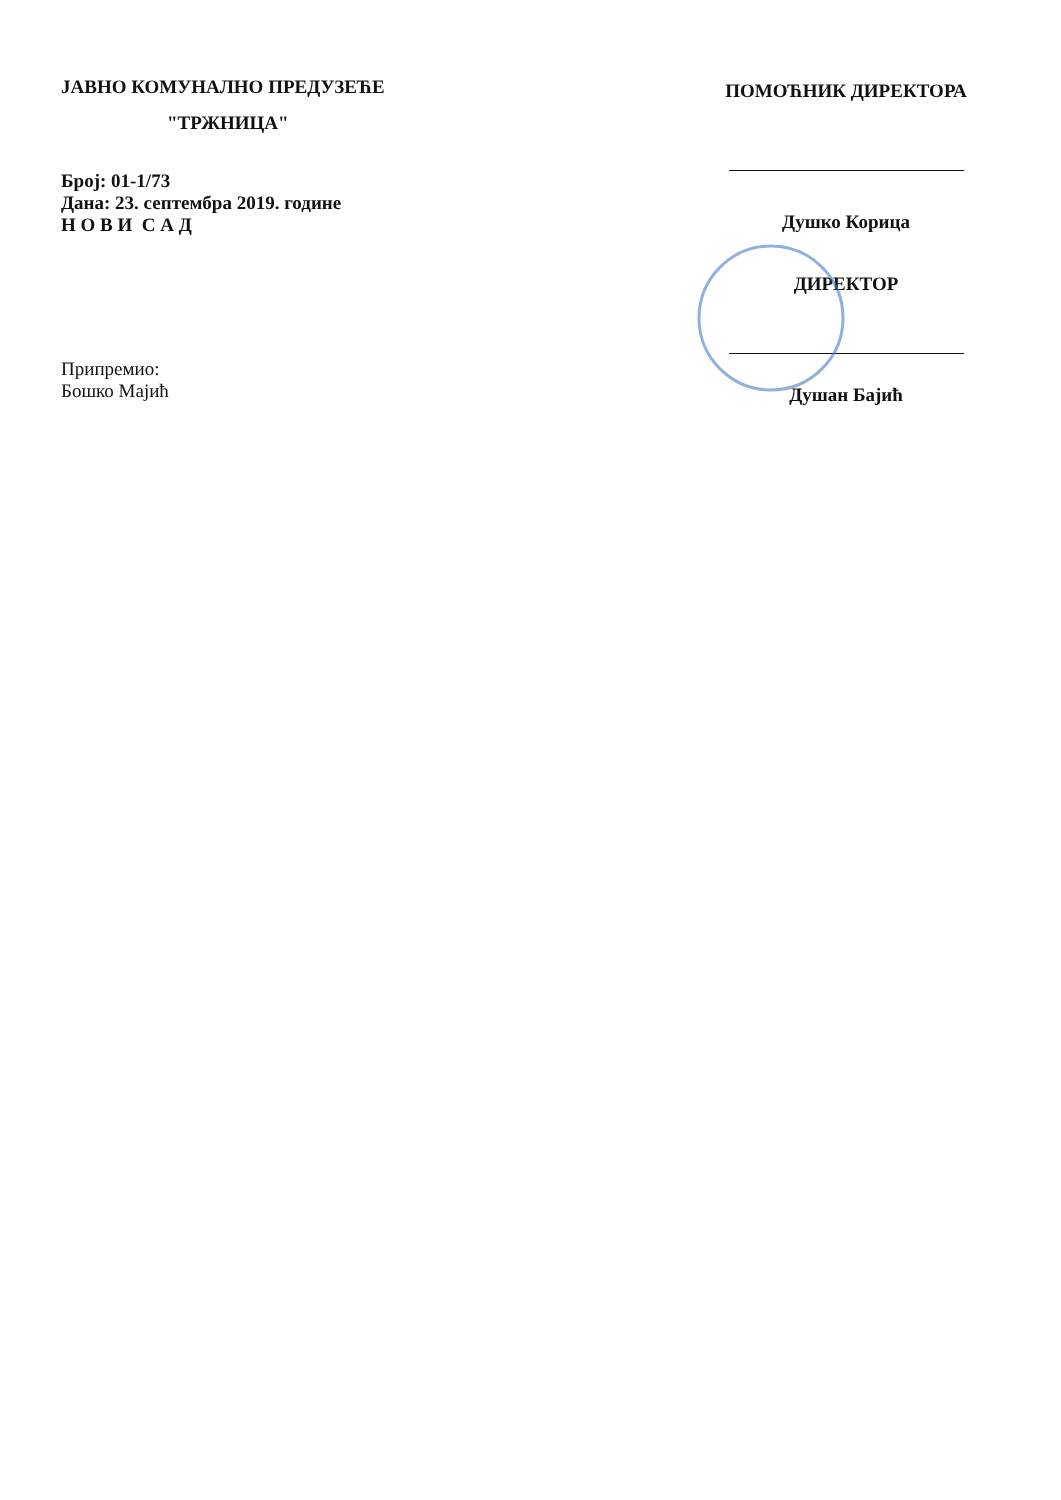ЈАВНО КОМУНАЛНО ПРЕДУЗЕЋЕ
"ТРЖНИЦА"
Број: 01-1/73
Дана: 23. септембра 2019. године
Н О В И С А Д
Припремио:
Бошко Мајић
ПОМОЋНИК ДИРЕКТОРА
Душко Корица
ДИРЕКТОР
Душан Бајић